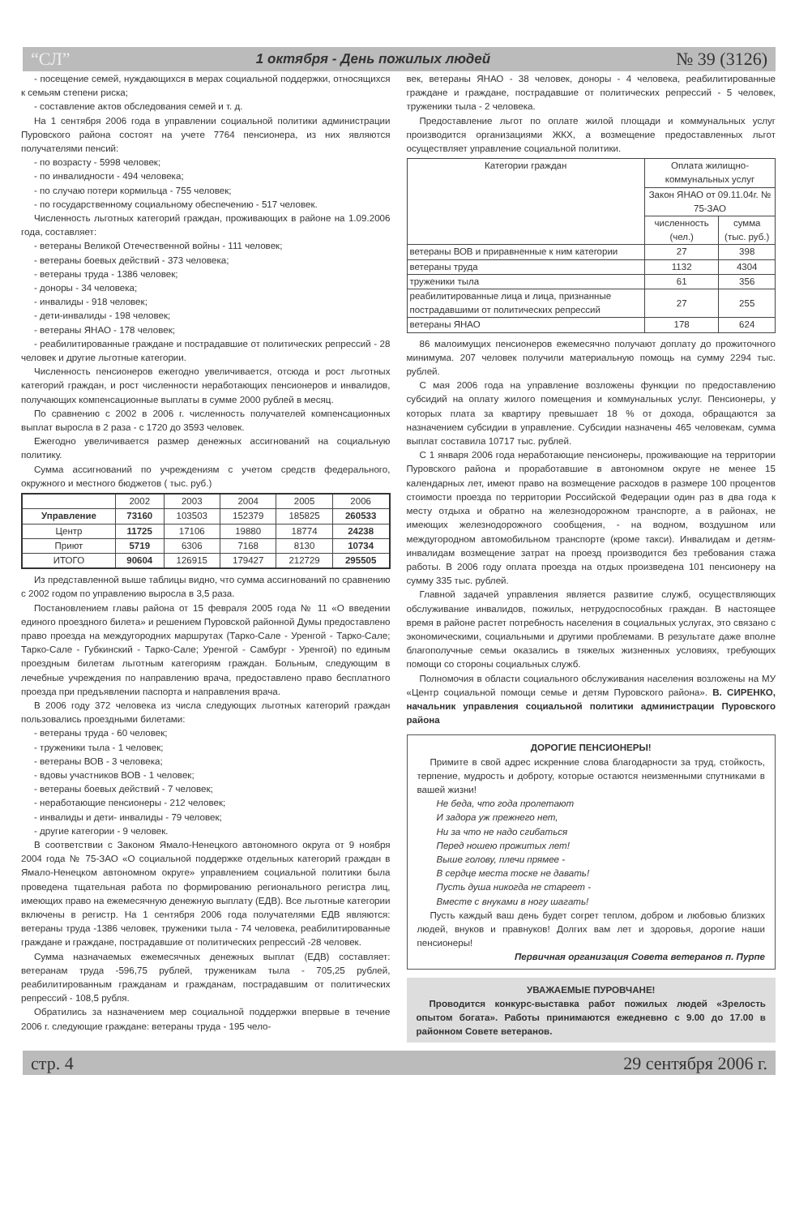“СЛ” 1 октября - День пожилых людей № 39 (3126)
- посещение семей, нуждающихся в мерах социальной поддержки, относящихся к семьям степени риска;
- составление актов обследования семей и т. д.
На 1 сентября 2006 года в управлении социальной политики администрации Пуровского района состоят на учете 7764 пенсионера, из них являются получателями пенсий:
- по возрасту - 5998 человек;
- по инвалидности - 494 человека;
- по случаю потери кормильца - 755 человек;
- по государственному социальному обеспечению - 517 человек.
Численность льготных категорий граждан, проживающих в районе на 1.09.2006 года, составляет:
- ветераны Великой Отечественной войны - 111 человек;
- ветераны боевых действий - 373 человека;
- ветераны труда - 1386 человек;
- доноры - 34 человека;
- инвалиды - 918 человек;
- дети-инвалиды - 198 человек;
- ветераны ЯНАО - 178 человек;
- реабилитированные граждане и пострадавшие от политических репрессий - 28 человек и другие льготные категории.
Численность пенсионеров ежегодно увеличивается, отсюда и рост льготных категорий граждан, и рост численности неработающих пенсионеров и инвалидов, получающих компенсационные выплаты в сумме 2000 рублей в месяц.
По сравнению с 2002 в 2006 г. численность получателей компенсационных выплат выросла в 2 раза - с 1720 до 3593 человек.
Ежегодно увеличивается размер денежных ассигнований на социальную политику.
Сумма ассигнований по учреждениям с учетом средств федерального, окружного и местного бюджетов ( тыс. руб.)
| | 2002 | 2003 | 2004 | 2005 | 2006 |
| --- | --- | --- | --- | --- | --- |
| Управление | 73160 | 103503 | 152379 | 185825 | 260533 |
| Центр | 11725 | 17106 | 19880 | 18774 | 24238 |
| Приют | 5719 | 6306 | 7168 | 8130 | 10734 |
| ИТОГО | 90604 | 126915 | 179427 | 212729 | 295505 |
Из представленной выше таблицы видно, что сумма ассигнований по сравнению с 2002 годом по управлению выросла в 3,5 раза.
Постановлением главы района от 15 февраля 2005 года № 11 «О введении единого проездного билета» и решением Пуровской районной Думы предоставлено право проезда на междугородних маршрутах (Тарко-Сале - Уренгой - Тарко-Сале; Тарко-Сале - Губкинский - Тарко-Сале; Уренгой - Самбург - Уренгой) по единым проездным билетам льготным категориям граждан. Больным, следующим в лечебные учреждения по направлению врача, предоставлено право бесплатного проезда при предъявлении паспорта и направления врача.
В 2006 году 372 человека из числа следующих льготных категорий граждан пользовались проездными билетами:
- ветераны труда - 60 человек;
- труженики тыла - 1 человек;
- ветераны ВОВ - 3 человека;
- вдовы участников ВОВ - 1 человек;
- ветераны боевых действий - 7 человек;
- неработающие пенсионеры - 212 человек;
- инвалиды и дети- инвалиды - 79 человек;
- другие категории - 9 человек.
В соответствии с Законом Ямало-Ненецкого автономного округа от 9 ноября 2004 года № 75-ЗАО «О социальной поддержке отдельных категорий граждан в Ямало-Ненецком автономном округе» управлением социальной политики была проведена тщательная работа по формированию регионального регистра лиц, имеющих право на ежемесячную денежную выплату (ЕДВ). Все льготные категории включены в регистр. На 1 сентября 2006 года получателями ЕДВ являются: ветераны труда -1386 человек, труженики тыла - 74 человека, реабилитированные граждане и граждане, пострадавшие от политических репрессий -28 человек.
Сумма назначаемых ежемесячных денежных выплат (ЕДВ) составляет: ветеранам труда -596,75 рублей, труженикам тыла - 705,25 рублей, реабилитированным гражданам и гражданам, пострадавшим от политических репрессий - 108,5 рубля.
Обратились за назначением мер социальной поддержки впервые в течение 2006 г. следующие граждане: ветераны труда - 195 чело-
век, ветераны ЯНАО - 38 человек, доноры - 4 человека, реабилитированные граждане и граждане, пострадавшие от политических репрессий - 5 человек, труженики тыла - 2 человека.
Предоставление льгот по оплате жилой площади и коммунальных услуг производится организациями ЖКХ, а возмещение предоставленных льгот осуществляет управление социальной политики.
| Категории граждан | Оплата жилищно-коммунальных услуг | |
| --- | --- | --- |
| | Закон ЯНАО от 09.11.04г. № 75-ЗАО | |
| | численность (чел.) | сумма (тыс. руб.) |
| ветераны ВОВ и приравненные к ним категории | 27 | 398 |
| ветераны труда | 1132 | 4304 |
| труженики тыла | 61 | 356 |
| реабилитированные лица и лица, признанные пострадавшими от политических репрессий | 27 | 255 |
| ветераны ЯНАО | 178 | 624 |
86 малоимущих пенсионеров ежемесячно получают доплату до прожиточного минимума. 207 человек получили материальную помощь на сумму 2294 тыс. рублей.
С мая 2006 года на управление возложены функции по предоставлению субсидий на оплату жилого помещения и коммунальных услуг. Пенсионеры, у которых плата за квартиру превышает 18 % от дохода, обращаются за назначением субсидии в управление. Субсидии назначены 465 человекам, сумма выплат составила 10717 тыс. рублей.
С 1 января 2006 года неработающие пенсионеры, проживающие на территории Пуровского района и проработавшие в автономном округе не менее 15 календарных лет, имеют право на возмещение расходов в размере 100 процентов стоимости проезда по территории Российской Федерации один раз в два года к месту отдыха и обратно на железнодорожном транспорте, а в районах, не имеющих железнодорожного сообщения, - на водном, воздушном или междугородном автомобильном транспорте (кроме такси). Инвалидам и детям-инвалидам возмещение затрат на проезд производится без требования стажа работы. В 2006 году оплата проезда на отдых произведена 101 пенсионеру на сумму 335 тыс. рублей.
Главной задачей управления является развитие служб, осуществляющих обслуживание инвалидов, пожилых, нетрудоспособных граждан. В настоящее время в районе растет потребность населения в социальных услугах, это связано с экономическими, социальными и другими проблемами. В результате даже вполне благополучные семьи оказались в тяжелых жизненных условиях, требующих помощи со стороны социальных служб.
Полномочия в области социального обслуживания населения возложены на МУ «Центр социальной помощи семье и детям Пуровского района». В. СИРЕНКО, начальник управления социальной политики администрации Пуровского района
ДОРОГИЕ ПЕНСИОНЕРЫ!
Примите в свой адрес искренние слова благодарности за труд, стойкость, терпение, мудрость и доброту, которые остаются неизменными спутниками в вашей жизни!
Не беда, что года пролетают
И задора уж прежнего нет,
Ни за что не надо сгибаться
Перед ношею прожитых лет!
Выше голову, плечи прямее -
В сердце места тоске не давать!
Пусть душа никогда не стареет -
Вместе с внуками в ногу шагать!
Пусть каждый ваш день будет согрет теплом, добром и любовью близких людей, внуков и правнуков! Долгих вам лет и здоровья, дорогие наши пенсионеры!
Первичная организация Совета ветеранов п. Пурпе
УВАЖАЕМЫЕ ПУРОВЧАНЕ!
Проводится конкурс-выставка работ пожилых людей «Зрелость опытом богата». Работы принимаются ежедневно с 9.00 до 17.00 в районном Совете ветеранов.
стр. 4 29 сентября 2006 г.